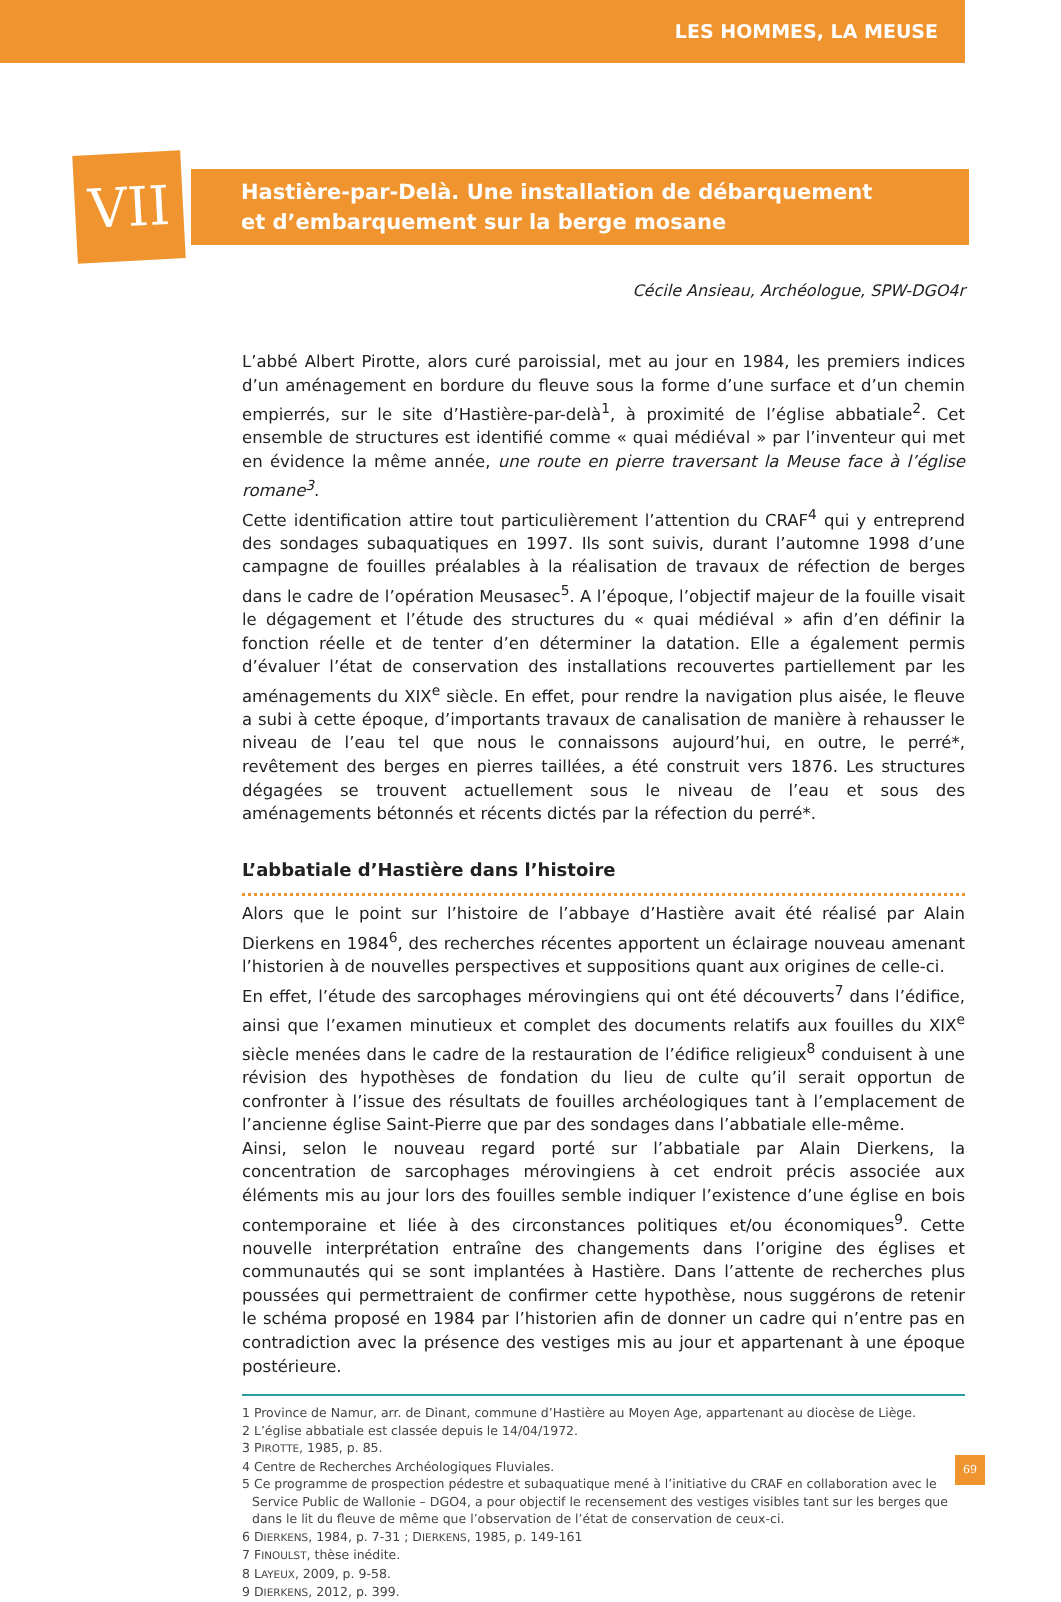LES HOMMES, LA MEUSE
VII
Hastière-par-Delà. Une installation de débarquement
et d’embarquement sur la berge mosane
Cécile Ansieau, Archéologue, SPW-DGO4r
L’abbé Albert Pirotte, alors curé paroissial, met au jour en 1984, les premiers indices d’un aménagement en bordure du fleuve sous la forme d’une surface et d’un chemin empierrés, sur le site d’Hastière-par-delà<sup>1</sup>, à proximité de l’église abbatiale<sup>2</sup>. Cet ensemble de structures est identifié comme « quai médiéval » par l’inventeur qui met en évidence la même année, une route en pierre traversant la Meuse face à l’église romane<sup>3</sup>.
Cette identification attire tout particulièrement l’attention du CRAF<sup>4</sup> qui y entreprend des sondages subaquatiques en 1997. Ils sont suivis, durant l’automne 1998 d’une campagne de fouilles préalables à la réalisation de travaux de réfection de berges dans le cadre de l’opération Meusasec<sup>5</sup>. A l’époque, l’objectif majeur de la fouille visait le dégagement et l’étude des structures du « quai médiéval » afin d’en définir la fonction réelle et de tenter d’en déterminer la datation. Elle a également permis d’évaluer l’état de conservation des installations recouvertes partiellement par les aménagements du XIX<sup>e</sup> siècle. En effet, pour rendre la navigation plus aisée, le fleuve a subi à cette époque, d’importants travaux de canalisation de manière à rehausser le niveau de l’eau tel que nous le connaissons aujourd’hui, en outre, le perré*, revêtement des berges en pierres taillées, a été construit vers 1876. Les structures dégagées se trouvent actuellement sous le niveau de l’eau et sous des aménagements bétonnés et récents dictés par la réfection du perré*.
L’abbatiale d’Hastière dans l’histoire
Alors que le point sur l’histoire de l’abbaye d’Hastière avait été réalisé par Alain Dierkens en 1984<sup>6</sup>, des recherches récentes apportent un éclairage nouveau amenant l’historien à de nouvelles perspectives et suppositions quant aux origines de celle-ci.
En effet, l’étude des sarcophages mérovingiens qui ont été découverts<sup>7</sup> dans l’édifice, ainsi que l’examen minutieux et complet des documents relatifs aux fouilles du XIX<sup>e</sup> siècle menées dans le cadre de la restauration de l’édifice religieux<sup>8</sup> conduisent à une révision des hypothèses de fondation du lieu de culte qu’il serait opportun de confronter à l’issue des résultats de fouilles archéologiques tant à l’emplacement de l’ancienne église Saint-Pierre que par des sondages dans l’abbatiale elle-même.
Ainsi, selon le nouveau regard porté sur l’abbatiale par Alain Dierkens, la concentration de sarcophages mérovingiens à cet endroit précis associée aux éléments mis au jour lors des fouilles semble indiquer l’existence d’une église en bois contemporaine et liée à des circonstances politiques et/ou économiques<sup>9</sup>. Cette nouvelle interprétation entraîne des changements dans l’origine des églises et communautés qui se sont implantées à Hastière. Dans l’attente de recherches plus poussées qui permettraient de confirmer cette hypothèse, nous suggérons de retenir le schéma proposé en 1984 par l’historien afin de donner un cadre qui n’entre pas en contradiction avec la présence des vestiges mis au jour et appartenant à une époque postérieure.
1 Province de Namur, arr. de Dinant, commune d’Hastière au Moyen Age, appartenant au diocèse de Liège.
2 L’église abbatiale est classée depuis le 14/04/1972.
3 PIROTTE, 1985, p. 85.
4 Centre de Recherches Archéologiques Fluviales.
5 Ce programme de prospection pédestre et subaquatique mené à l’initiative du CRAF en collaboration avec le Service Public de Wallonie – DGO4, a pour objectif le recensement des vestiges visibles tant sur les berges que dans le lit du fleuve de même que l’observation de l’état de conservation de ceux-ci.
6 DIERKENS, 1984, p. 7-31 ; DIERKENS, 1985, p. 149-161
7 FINOULST, thèse inédite.
8 LAYEUX, 2009, p. 9-58.
9 DIERKENS, 2012, p. 399.
69